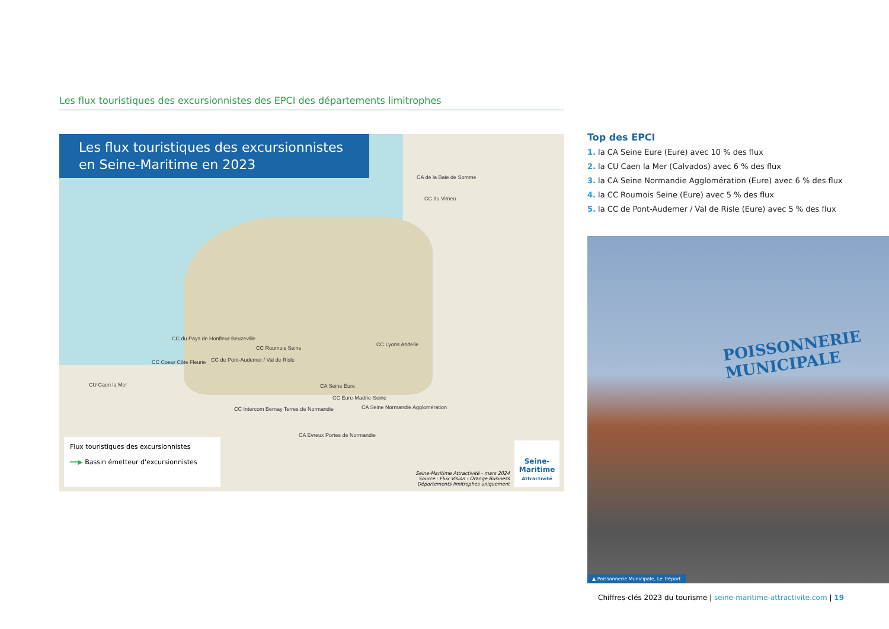Les flux touristiques des excursionnistes des EPCI des départements limitrophes
Les flux touristiques des excursionnistes
en Seine-Maritime en 2023
CA de la Baie de Somme
CC du Vimeu
CC du Pays de Honfleur-Beuzeville
CC Lyons Andelle
CC Roumois Seine
CC Coeur Côte Fleurie CC de Pont-Audemer / Val de Risle
CU Caen la Mer CA Seine Eure
CC Eure-Madrie-Seine
CC Intercom Bernay Terres de Normandie CA Seine Normandie Agglomération
CA Evreux Portes de Normandie
Flux touristiques des excursionnistes
━━▶ Bassin émetteur d'excursionnistes
Seine-Maritime Attractivité - mars 2024
Source : Flux Vision - Orange Business
Départements limitrophes uniquement
Seine-
Maritime
Attractivité
Top des EPCI
1. la CA Seine Eure (Eure) avec 10 % des flux
2. la CU Caen la Mer (Calvados) avec 6 % des flux
3. la CA Seine Normandie Agglomération (Eure) avec 6 % des flux
4. la CC Roumois Seine (Eure) avec 5 % des flux
5. la CC de Pont-Audemer / Val de Risle (Eure) avec 5 % des flux
POISSONNERIE
MUNICIPALE
▲ Poissonnerie Municipale, Le Tréport
Chiffres-clés 2023 du tourisme | seine-maritime-attractivite.com | 19